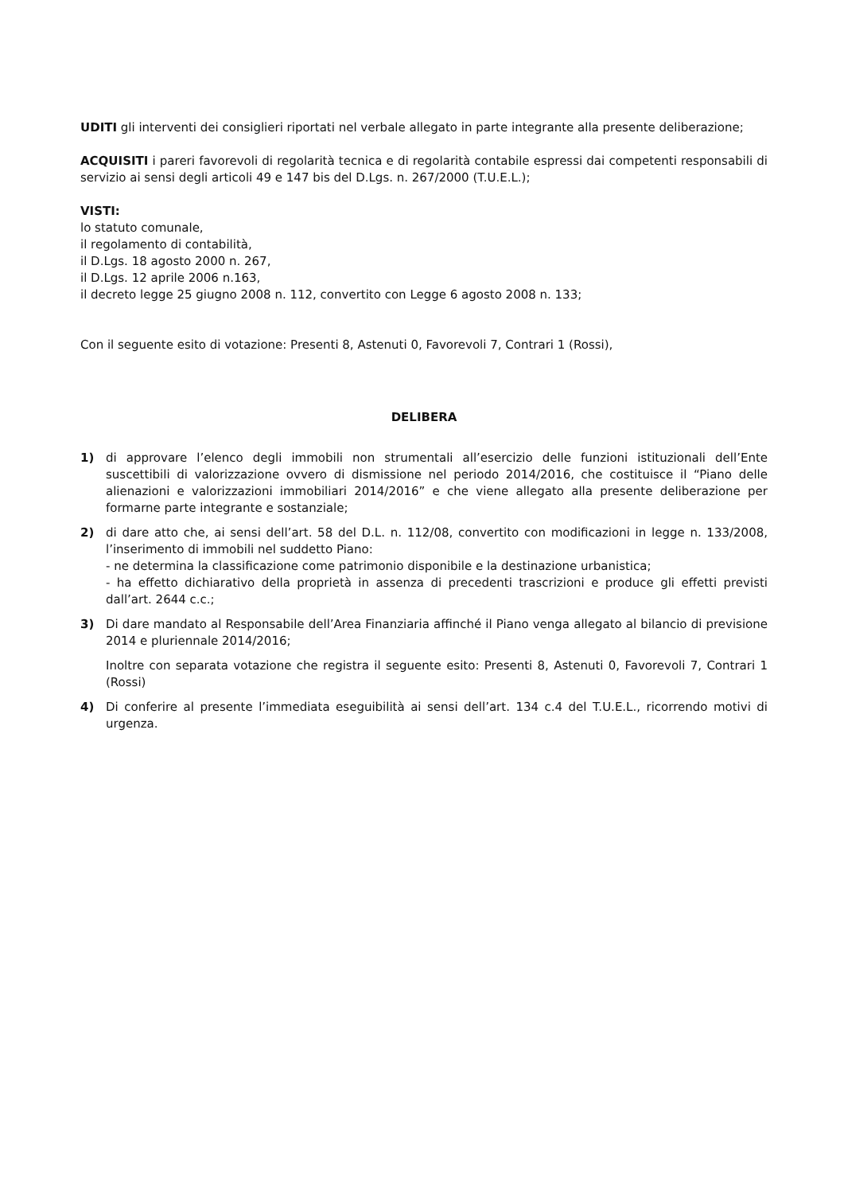UDITI gli interventi dei consiglieri riportati nel verbale allegato in parte integrante alla presente deliberazione;
ACQUISITI i pareri favorevoli di regolarità tecnica e di regolarità contabile espressi dai competenti responsabili di servizio ai sensi degli articoli 49 e 147 bis del D.Lgs. n. 267/2000 (T.U.E.L.);
VISTI:
lo statuto comunale,
il regolamento di contabilità,
il D.Lgs. 18 agosto 2000 n. 267,
il D.Lgs. 12 aprile 2006 n.163,
il decreto legge 25 giugno 2008 n. 112, convertito con Legge 6 agosto 2008 n. 133;
Con il seguente esito di votazione: Presenti 8, Astenuti 0, Favorevoli 7, Contrari 1 (Rossi),
DELIBERA
1) di approvare l’elenco degli immobili non strumentali all’esercizio delle funzioni istituzionali dell’Ente suscettibili di valorizzazione ovvero di dismissione nel periodo 2014/2016, che costituisce il “Piano delle alienazioni e valorizzazioni immobiliari 2014/2016” e che viene allegato alla presente deliberazione per formarne parte integrante e sostanziale;
2) di dare atto che, ai sensi dell’art. 58 del D.L. n. 112/08, convertito con modificazioni in legge n. 133/2008, l’inserimento di immobili nel suddetto Piano:
- ne determina la classificazione come patrimonio disponibile e la destinazione urbanistica;
- ha effetto dichiarativo della proprietà in assenza di precedenti trascrizioni e produce gli effetti previsti dall’art. 2644 c.c.;
3) Di dare mandato al Responsabile dell’Area Finanziaria affinché il Piano venga allegato al bilancio di previsione 2014 e pluriennale 2014/2016;
Inoltre con separata votazione che registra il seguente esito: Presenti 8, Astenuti 0, Favorevoli 7, Contrari 1 (Rossi)
4) Di conferire al presente l’immediata eseguibilità ai sensi dell’art. 134 c.4 del T.U.E.L., ricorrendo motivi di urgenza.